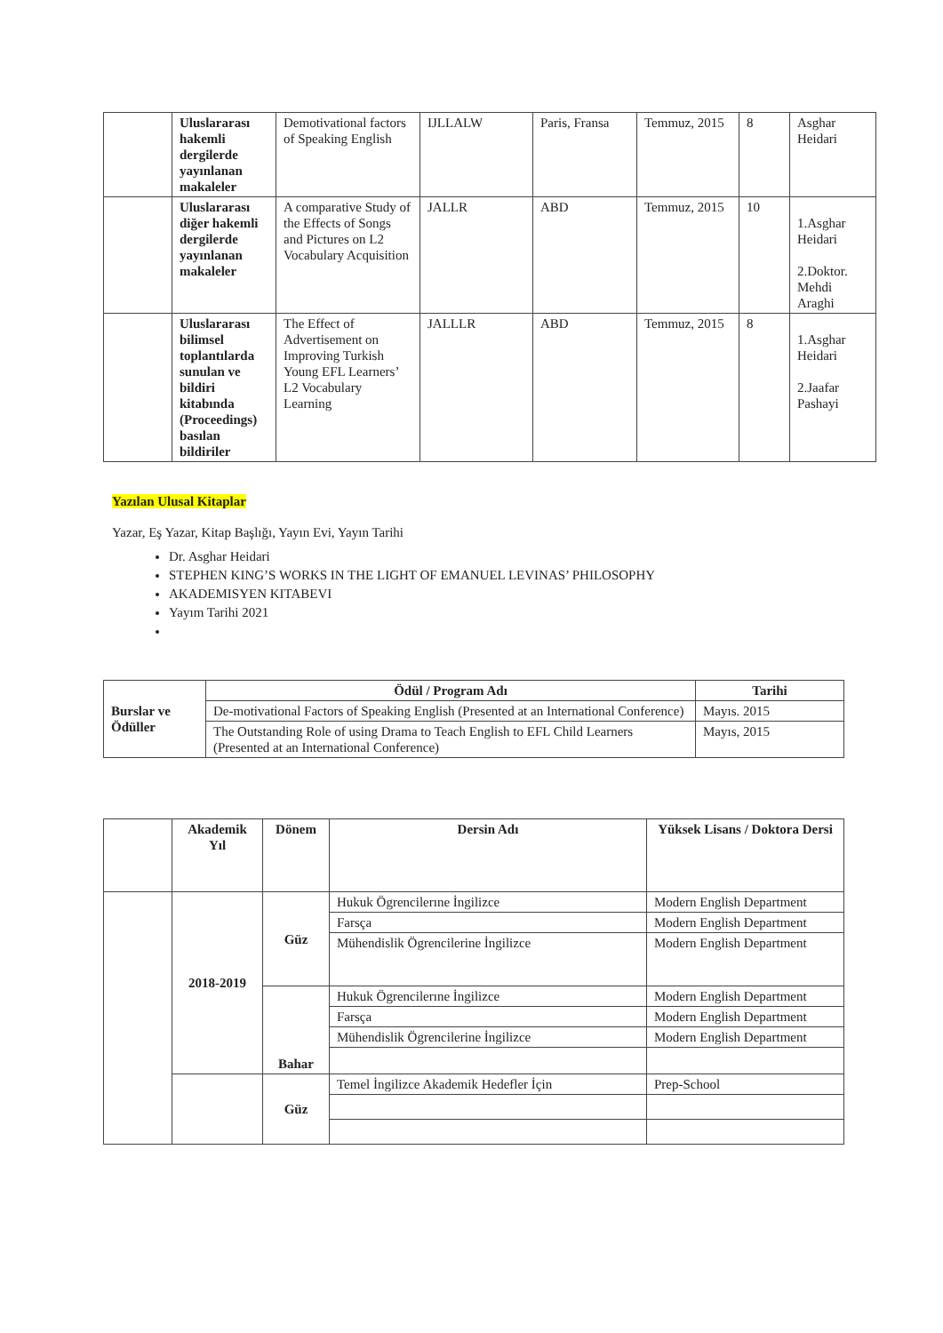| | Uluslararası hakemli dergilerde yayınlanan makaleler | Demotivational factors of Speaking English | IJLLALW | Paris, Fransa | Temmuz, 2015 | 8 | Asghar Heidari |
| | Uluslararası diğer hakemli dergilerde yayınlanan makaleler | A comparative Study of the Effects of Songs and Pictures on L2 Vocabulary Acquisition | JALLR | ABD | Temmuz, 2015 | 10 | 1.Asghar Heidari 2.Doktor. Mehdi Araghi |
| | Uluslararası bilimsel toplantılarda sunulan ve bildiri kitabında (Proceedings) basılan bildiriler | The Effect of Advertisement on Improving Turkish Young EFL Learners’ L2 Vocabulary Learning | JALLLR | ABD | Temmuz, 2015 | 8 | 1.Asghar Heidari 2.Jaafar Pashayi |
Yazılan Ulusal Kitaplar
Yazar, Eş Yazar, Kitap Başlığı, Yayın Evi, Yayın Tarihi
Dr. Asghar Heidari
STEPHEN KING’S WORKS IN THE LIGHT OF EMANUEL LEVINAS’ PHILOSOPHY
AKADEMISYEN KITABEVI
Yayım Tarihi 2021
| Burslar ve Ödüller | Ödül / Program Adı | Tarihi |
| | De-motivational Factors of Speaking English (Presented at an International Conference) | Mayıs. 2015 |
| | The Outstanding Role of using Drama to Teach English to EFL Child Learners (Presented at an International Conference) | Mayıs, 2015 |
| | Akademik Yıl | Dönem | Dersin Adı | Yüksek Lisans / Doktora Dersi |
| | 2018-2019 | Güz | Hukuk Ögrencilerıne İngilizce | Modern English Department |
| | | | Farsça | Modern English Department |
| | | | Mühendislik Ögrencilerine İngilizce | Modern English Department |
| | | Bahar | Hukuk Ögrencilerıne İngilizce | Modern English Department |
| | | | Farsça | Modern English Department |
| | | | Mühendislik Ögrencilerine İngilizce | Modern English Department |
| | | Güz | Temel İngilizce Akademik Hedefler İçin | Prep-School |